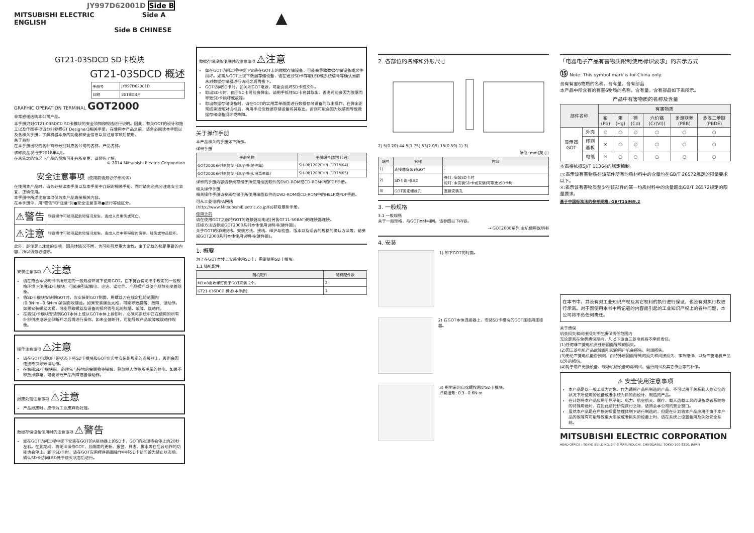JY997D62001D Side B
MITSUBISHI ELECTRIC Side A ENGLISH
Side B CHINESE
GT21-03SDCD SD卡模块
GT21-03SDCD 概述
| 手册号 | JY997D62001D |
| 日期 | 2018年4月 |
GRAPHIC OPERATION TERMINAL GOT2000
非常感谢选购本公司产品。
本手册只对GT21-03SDCD SD卡模块的安全须知和规格进行说明。因此，有关GOT的设计和施工以及作图等项请分别参照GT Designer3相关手册。在使用本产品之前，请务必阅读本手册以及各相关手册，了解机器本身的功能和安全信息以及注意事项后使用。
关于商标
在本手册出现的各种商标分别对应各公司的名称、产品名称。
该印刷品发行于2018年4月。
在未告之的情况下产品的规格可能有所变更，请预先了解。
© 2014 Mitsubishi Electric Corporation
安全注意事项 (使用前请务必仔细阅读)
在使用本产品时，请务必熟读本手册以及本手册中介绍的相关手册。同时请务必充分注意安全事宜，正确使用。
本手册中所述注意事项仅为本产品直接相关内容。
在本手册中，用"警告"和"注意"对●安全注意事项●进行等级区分。
| ⚠警告 | 错误操作可能引起危险情况发生，造成人员重伤或死亡。 |
| ⚠注意 | 错误操作可能引起危险情况发生，造成人员中等程度的伤害、轻伤或物品损坏。 |
此外，即使是⚠注意的事项，因具体情况不同，也可能引发重大事故。由于记载的都是重要的内容，所以请务必遵守。
安装注意事项 ⚠注意
请在符合本说明书中所规定的一般规格环境下使用GOT。在不符合说明书中规定的一般规格环境下使用SD卡模块，可能会引起触电、火灾、误动作、产品损坏或使产品性能变差现象。
将SD卡模块安装到GOT时，应安装到GOT侧面，用螺丝刀在规定扭矩范围内(0.3N·m~0.6N·m)紧固自攻螺丝。如果安装螺丝太松，可能导致脱落、故障、误动作。如果安装螺丝太紧，可能导致螺丝及设备的损坏而引起的脱落、故障、误动作。
在将SD卡模块安装到GOT本体上或从GOT本体上拆卸时，必须将系统中正在使用的所有外部供应电源全部断开之后再进行操作。如未全部断开，可能导致产品故障或误动作现象。
操作注意事项 ⚠注意
请在GOT电源OFF的状态下将SD卡模块和GOT切实地安装到规定的连接器上，否则会因连接不良导致误动作。
在触碰SD卡模块前，必须先与接地的金属物等接触，释放掉人体等所携带的静电。如果不释放掉静电，可能导致产品故障或者误动作。
报废处理注意事项 ⚠注意
产品报废时，应作为工业废弃物处理。
数据存储设备使用时的注意事项 ⚠警告
如在GOT访问过程中拔下安装在GOT的A驱动器上的SD卡，GOT的处理将会停止约20秒左右。在此期间，将无法操作GOT，且画面的更新、报警、日志、脚本等在后台动作的功能也会停止。卸下SD卡时，请在GOT应用程序画面操作中将SD卡访问设为禁止状态后，确认SD卡访问LED处于熄灭状态后进行。
▲
数据存储设备使用时的注意事项 ⚠注意
如在GOT访问过程中拔下安装在GOT上的数据存储设备，可能会导致数据存储设备或文件损坏。如需从GOT上拔下数据存储设备，请在通过SD卡存取LED或系统信号等确认当前未对数据存储器进行访问之后再拔下。
GOT访问SD卡时，如关闭GOT电源，可能会损坏SD卡或文件。
取出SD卡时，由于SD卡可能会弹出，请用手抵住SD卡将其取出。否则可能会因为脱落而导致SD卡损坏或故障。
取出数据存储设备时，请在GOT的实用菜单画面进行数据存储设备的取出操作，在弹出正常结束通知对话框后，再用手抵住数据存储设备将其取出。否则可能会因为脱落而导致数据存储设备损坏或故障。
关于操作手册
本产品相关的手册如下所示。
详细手册
| 手册名称 | 手册编号(型号代码) |
| --- | --- |
| GOT2000系列主体使用说明书(硬件篇) | SH-081202CHN (1D7MK4) |
| GOT2000系列主体使用说明书(实用菜单篇) | SH-081203CHN (1D7MK5) |
详细的手册内容请参阅存储于所使用绘图软件的DVD-ROM或CD-ROM中的PDF手册。
相关操作手册
相关操作手册请参阅存储于所使用绘图软件的DVD-ROM或CD-ROM中的HELP或PDF手册。
可从三菱电机FA网站
(http://www.MitsubishiElectric.co.jp/fa)获取最新手册。
使用之前
请在使用GOT之前将GOT的连接器与电池(另售GT11-50BAT)的连接器连接。
连接方法请参阅GOT2000系列本体使用说明书(硬件篇)。
关于GOT的详细规格、安装方法、接线、维护与检查、版本以及适合的规格的确认方法等，请参阅GOT2000系列本体使用说明书(硬件篇)。
1. 概要
为了在GOT本体上安装使用SD卡，需要使用SD卡模块。
1.1 随机配件
| 随机配件 | 随机配件数 |
| --- | --- |
| M3×8自攻螺钉用于GOT安装 2个。 | 2 |
| GT21-03SDCD 概述(本手册) | 1 |
2. 各部位的名称和外形尺寸
2) 5(0.20) 44.5(1.75) 53(2.09) 15(0.59) 1) 3)
单位: mm(英寸)
| 编号 | 名称 | 内容 |
| --- | --- | --- |
| 1) | 连接器安装到GOT | - |
| 2) | SD卡访问LED | 亮灯: 安装SD卡时 熄灯: 未安装SD卡或安装(可取出)SD卡时 |
| 3) | GOT固定螺丝孔 | 直接安装孔 |
3. 一般规格
3.1 一般规格
关于一般规格，与GOT本体相同。请参照以下内容。
→ GOT2000系列 主机使用说明书
4. 安装
1) 卸下GOT的封面。
2) 在GOT本体连接器上，安装SD卡模块的GOT连接用连接器。
3) 用附带的自攻螺栓固定SD卡模块。
拧紧扭矩: 0.3~0.6N·m
「电器电子产品有害物质限制使用标识要求」的表示方式
⑮ Note: This symbol mark is for China only.
含有有害6物质的名称，含有量，含有部品
本产品中所含有的有害6物质的名称，含有量，含有部品如下表所示。
产品中有害物质的名称及含量
| 部件名称 | | 有害物质 | | | | | |
| --- | --- | --- | --- | --- | --- | --- | --- |
| | | 铅(Pb) | 汞(Hg) | 镉(Cd) | 六价铬(Cr(VI)) | 多溴联苯(PBB) | 多溴二苯醚(PBDE) |
| 显示器 GOT | 外壳 | ○ | ○ | ○ | ○ | ○ | ○ |
| | 印刷基板 | × | ○ | ○ | ○ | ○ | ○ |
| | 电缆 | × | ○ | ○ | ○ | ○ | ○ |
本表格依据SJ/T 11364的规定编制。
○:表示该有害物质在该部件所有均质材料中的含量均在GB/T 26572规定的限量要求以下。
×:表示该有害物质至少在该部件的某一均质材料中的含量超出GB/T 26572规定的限量要求。
基于中国标准法的参考规格: GB/T15969.2
在本书中，并没有对工业知识产权及其它权利的执行进行保证，也没有对执行权进行承诺。对于因使用本书中所记载的内容而引起的工业知识产权上的各种问题，本公司将不负任何责任。
关于质保
机会损失和间接损失不在质保责任范围内
无论是否在免费质保期内，凡以下事由三菱电机将不承担责任。
(1)任何非三菱电机责任原因而导致的损失。
(2)因三菱电机产品故障而引起的用户机会损失、利润损失。
(3)无论三菱电机能否预测，由特殊原因而导致的损失和间接损失、事故赔偿、以及三菱电机产品以外的损伤。
(4)对于用户更换设备、现场机械设备的再调试、运行测试及其它作业等的补偿。
⚠ 安全使用注意事项
本产品是以一般工业为对象、作为通用产品所制造的产品，不可以用于关系到人身安全的状况下所使用的设备或者系统为目的而设计、制造的产品。
在计划将本产品应用于原子能、电力、航空航天、医疗、载人运载工具的设备或者系统等的特殊用途时，在对此进行研究商讨之际，请照会本公司的营业窗口。
虽然本产品是在严格的质量管理体制下进行制造的，但是在计划将本产品应用于由于本产品的故障有可能导致重大事故或者损失的设备上时，请在系统上设置备用及失效安全系统。
MITSUBISHI ELECTRIC CORPORATION
HEAD OFFICE : TOKYO BUILDING, 2-7-3 MARUNOUCHI, CHIYODA-KU, TOKYO 100-8310, JAPAN